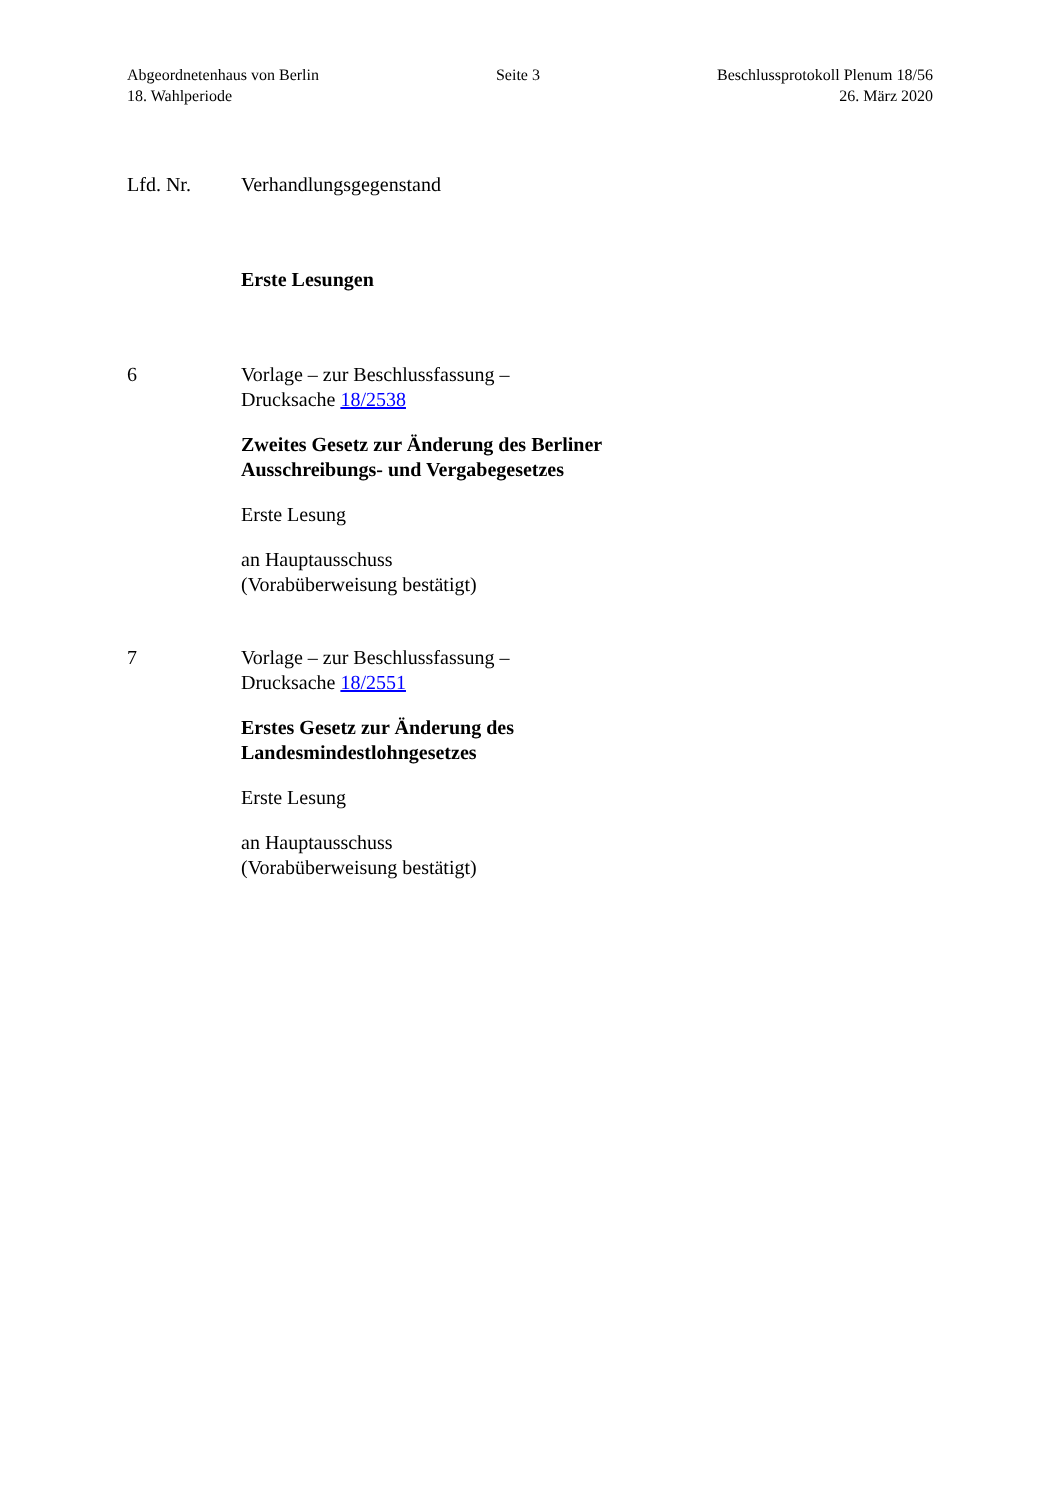Abgeordnetenhaus von Berlin
18. Wahlperiode
Seite 3 Beschlussprotokoll Plenum 18/56
26. März 2020
Lfd. Nr. Verhandlungsgegenstand
Erste Lesungen
6 Vorlage – zur Beschlussfassung –
Drucksache 18/2538
Zweites Gesetz zur Änderung des Berliner
Ausschreibungs- und Vergabegesetzes
Erste Lesung
an Hauptausschuss
(Vorabüberweisung bestätigt)
7 Vorlage – zur Beschlussfassung –
Drucksache 18/2551
Erstes Gesetz zur Änderung des
Landesmindestlohngesetzes
Erste Lesung
an Hauptausschuss
(Vorabüberweisung bestätigt)